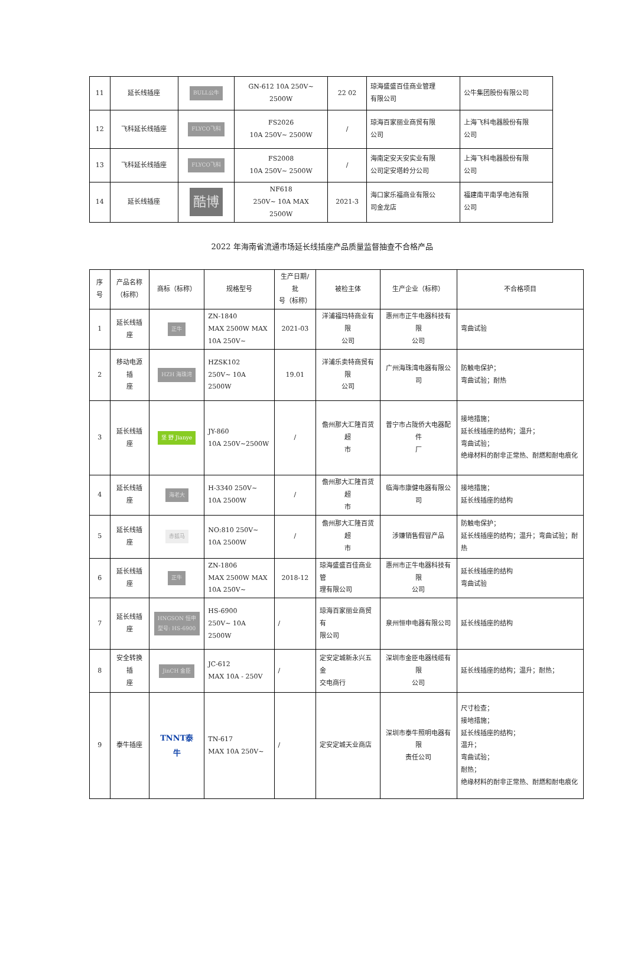| 11 | 延长线插座 | BULL公牛 | GN-612 10A 250V~ 2500W | 22 02 | 琼海盛盛百佳商业管理 有限公司 | 公牛集团股份有限公司 |
| 12 | 飞科延长线插座 | FLYCO飞科 | FS2026 10A 250V~ 2500W | / | 琼海百家丽业商贸有限 公司 | 上海飞科电器股份有限 公司 |
| 13 | 飞科延长线插座 | FLYCO飞科 | FS2008 10A 250V~ 2500W | / | 海南定安天安实业有限 公司定安塔岭分公司 | 上海飞科电器股份有限 公司 |
| 14 | 延长线插座 | 酷博 | NF618 250V~ 10A MAX 2500W | 2021-3 | 海口家乐福商业有限公 司金龙店 | 福建南平南孚电池有限 公司 |
2022 年海南省流通市场延长线插座产品质量监督抽查不合格产品
| 序号 | 产品名称 （标称） | 商标（标称） | 规格型号 | 生产日期/批 号（标称） | 被检主体 | 生产企业（标称） | 不合格项目 |
| --- | --- | --- | --- | --- | --- | --- | --- |
| 1 | 延长线插座 | 正牛 | ZN-1840 MAX 2500W MAX 10A 250V~ | 2021-03 | 洋浦福玛特商业有限 公司 | 惠州市正牛电器科技有限 公司 | 弯曲试验 |
| 2 | 移动电源插 座 | HZH 海珠湾 | HZSK102 250V~ 10A 2500W | 19.01 | 洋浦乐卖特商贸有限 公司 | 广州海珠湾电器有限公司 | 防触电保护； 弯曲试验；耐热 |
| 3 | 延长线插座 | 坚 野 Jianye | JY-860 10A 250V~2500W | / | 儋州那大汇隆百货超 市 | 普宁市占陇侨大电器配件 厂 | 接地措施； 延长线插座的结构；温升； 弯曲试验； 绝缘材料的耐非正常热、耐燃和耐电痕化 |
| 4 | 延长线插座 | 海老大 | H-3340 250V~ 10A 2500W | / | 儋州那大汇隆百货超 市 | 临海市康健电器有限公司 | 接地措施； 延长线插座的结构 |
| 5 | 延长线插座 | 赤狐马 | NO:810 250V~ 10A 2500W | / | 儋州那大汇隆百货超 市 | 涉嫌销售假冒产品 | 防触电保护； 延长线插座的结构；温升；弯曲试验；耐热 |
| 6 | 延长线插座 | 正牛 | ZN-1806 MAX 2500W MAX 10A 250V~ | 2018-12 | 琼海盛盛百佳商业管 理有限公司 | 惠州市正牛电器科技有限 公司 | 延长线插座的结构 弯曲试验 |
| 7 | 延长线插座 | HNGSON 恒申 型号: HS-6900 | HS-6900 250V~ 10A 2500W | / | 琼海百家丽业商贸有 限公司 | 泉州恒申电器有限公司 | 延长线插座的结构 |
| 8 | 安全转换插 座 | JinCH 金臣 | JC-612 MAX 10A - 250V | / | 定安定城新永兴五金 交电商行 | 深圳市金臣电器线缆有限 公司 | 延长线插座的结构；温升；耐热； |
| 9 | 泰牛插座 | TNNT泰牛 | TN-617 MAX 10A 250V~ | / | 定安定城天业商店 | 深圳市泰牛照明电器有限 责任公司 | 尺寸检查； 接地措施； 延长线插座的结构； 温升； 弯曲试验； 耐热； 绝缘材料的耐非正常热、耐燃和耐电痕化 |